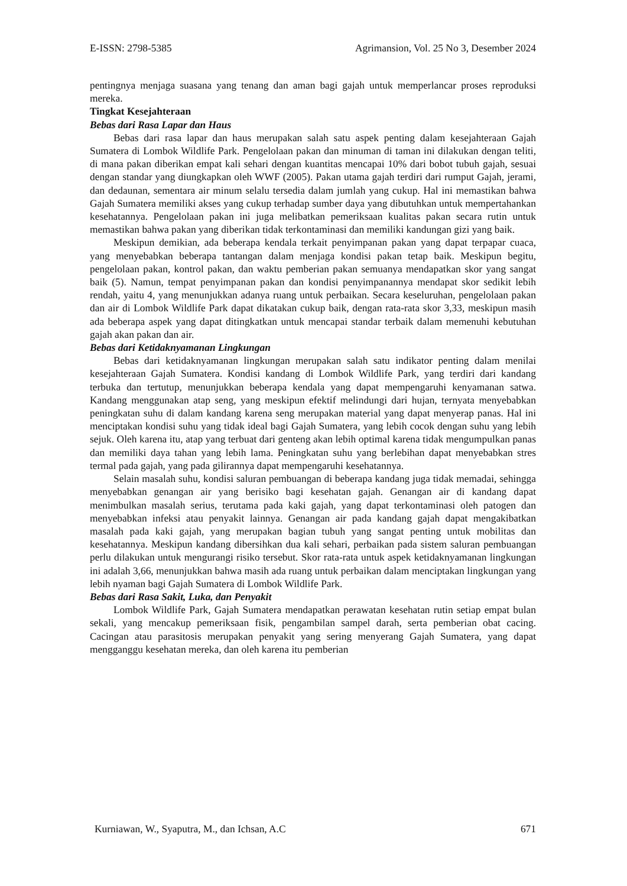E-ISSN: 2798-5385 Agrimansion, Vol. 25 No 3, Desember 2024
pentingnya menjaga suasana yang tenang dan aman bagi gajah untuk memperlancar proses reproduksi mereka.
Tingkat Kesejahteraan
Bebas dari Rasa Lapar dan Haus
Bebas dari rasa lapar dan haus merupakan salah satu aspek penting dalam kesejahteraan Gajah Sumatera di Lombok Wildlife Park. Pengelolaan pakan dan minuman di taman ini dilakukan dengan teliti, di mana pakan diberikan empat kali sehari dengan kuantitas mencapai 10% dari bobot tubuh gajah, sesuai dengan standar yang diungkapkan oleh WWF (2005). Pakan utama gajah terdiri dari rumput Gajah, jerami, dan dedaunan, sementara air minum selalu tersedia dalam jumlah yang cukup. Hal ini memastikan bahwa Gajah Sumatera memiliki akses yang cukup terhadap sumber daya yang dibutuhkan untuk mempertahankan kesehatannya. Pengelolaan pakan ini juga melibatkan pemeriksaan kualitas pakan secara rutin untuk memastikan bahwa pakan yang diberikan tidak terkontaminasi dan memiliki kandungan gizi yang baik.
Meskipun demikian, ada beberapa kendala terkait penyimpanan pakan yang dapat terpapar cuaca, yang menyebabkan beberapa tantangan dalam menjaga kondisi pakan tetap baik. Meskipun begitu, pengelolaan pakan, kontrol pakan, dan waktu pemberian pakan semuanya mendapatkan skor yang sangat baik (5). Namun, tempat penyimpanan pakan dan kondisi penyimpanannya mendapat skor sedikit lebih rendah, yaitu 4, yang menunjukkan adanya ruang untuk perbaikan. Secara keseluruhan, pengelolaan pakan dan air di Lombok Wildlife Park dapat dikatakan cukup baik, dengan rata-rata skor 3,33, meskipun masih ada beberapa aspek yang dapat ditingkatkan untuk mencapai standar terbaik dalam memenuhi kebutuhan gajah akan pakan dan air.
Bebas dari Ketidaknyamanan Lingkungan
Bebas dari ketidaknyamanan lingkungan merupakan salah satu indikator penting dalam menilai kesejahteraan Gajah Sumatera. Kondisi kandang di Lombok Wildlife Park, yang terdiri dari kandang terbuka dan tertutup, menunjukkan beberapa kendala yang dapat mempengaruhi kenyamanan satwa. Kandang menggunakan atap seng, yang meskipun efektif melindungi dari hujan, ternyata menyebabkan peningkatan suhu di dalam kandang karena seng merupakan material yang dapat menyerap panas. Hal ini menciptakan kondisi suhu yang tidak ideal bagi Gajah Sumatera, yang lebih cocok dengan suhu yang lebih sejuk. Oleh karena itu, atap yang terbuat dari genteng akan lebih optimal karena tidak mengumpulkan panas dan memiliki daya tahan yang lebih lama. Peningkatan suhu yang berlebihan dapat menyebabkan stres termal pada gajah, yang pada gilirannya dapat mempengaruhi kesehatannya.
Selain masalah suhu, kondisi saluran pembuangan di beberapa kandang juga tidak memadai, sehingga menyebabkan genangan air yang berisiko bagi kesehatan gajah. Genangan air di kandang dapat menimbulkan masalah serius, terutama pada kaki gajah, yang dapat terkontaminasi oleh patogen dan menyebabkan infeksi atau penyakit lainnya. Genangan air pada kandang gajah dapat mengakibatkan masalah pada kaki gajah, yang merupakan bagian tubuh yang sangat penting untuk mobilitas dan kesehatannya. Meskipun kandang dibersihkan dua kali sehari, perbaikan pada sistem saluran pembuangan perlu dilakukan untuk mengurangi risiko tersebut. Skor rata-rata untuk aspek ketidaknyamanan lingkungan ini adalah 3,66, menunjukkan bahwa masih ada ruang untuk perbaikan dalam menciptakan lingkungan yang lebih nyaman bagi Gajah Sumatera di Lombok Wildlife Park.
Bebas dari Rasa Sakit, Luka, dan Penyakit
Lombok Wildlife Park, Gajah Sumatera mendapatkan perawatan kesehatan rutin setiap empat bulan sekali, yang mencakup pemeriksaan fisik, pengambilan sampel darah, serta pemberian obat cacing. Cacingan atau parasitosis merupakan penyakit yang sering menyerang Gajah Sumatera, yang dapat mengganggu kesehatan mereka, dan oleh karena itu pemberian
Kurniawan, W., Syaputra, M., dan Ichsan, A.C 671